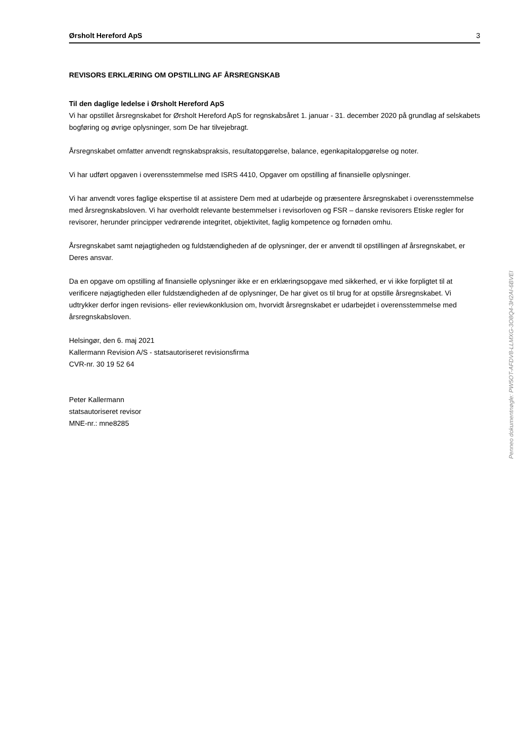Ørsholt Hereford ApS 3
REVISORS ERKLÆRING OM OPSTILLING AF ÅRSREGNSKAB
Til den daglige ledelse i Ørsholt Hereford ApS
Vi har opstillet årsregnskabet for Ørsholt Hereford ApS for regnskabsåret 1. januar - 31. december 2020 på grundlag af selskabets bogføring og øvrige oplysninger, som De har tilvejebragt.
Årsregnskabet omfatter anvendt regnskabspraksis, resultatopgørelse, balance, egenkapitalopgørelse og noter.
Vi har udført opgaven i overensstemmelse med ISRS 4410, Opgaver om opstilling af finansielle oplysninger.
Vi har anvendt vores faglige ekspertise til at assistere Dem med at udarbejde og præsentere årsregnskabet i overensstemmelse med årsregnskabsloven. Vi har overholdt relevante bestemmelser i revisorloven og FSR – danske revisorers Etiske regler for revisorer, herunder principper vedrørende integritet, objektivitet, faglig kompetence og fornøden omhu.
Årsregnskabet samt nøjagtigheden og fuldstændigheden af de oplysninger, der er anvendt til opstillingen af årsregnskabet, er Deres ansvar.
Da en opgave om opstilling af finansielle oplysninger ikke er en erklæringsopgave med sikkerhed, er vi ikke forpligtet til at verificere nøjagtigheden eller fuldstændigheden af de oplysninger, De har givet os til brug for at opstille årsregnskabet. Vi udtrykker derfor ingen revisions- eller reviewkonklusion om, hvorvidt årsregnskabet er udarbejdet i overensstemmelse med årsregnskabsloven.
Helsingør, den 6. maj 2021
Kallermann Revision A/S - statsautoriseret revisionsfirma
CVR-nr. 30 19 52 64
Peter Kallermann
statsautoriseret revisor
MNE-nr.: mne8285
Penneo dokumentnøgle: PW5OT-AFDV8-LLMXG-3O8Q4-3H2AI-6BVEI